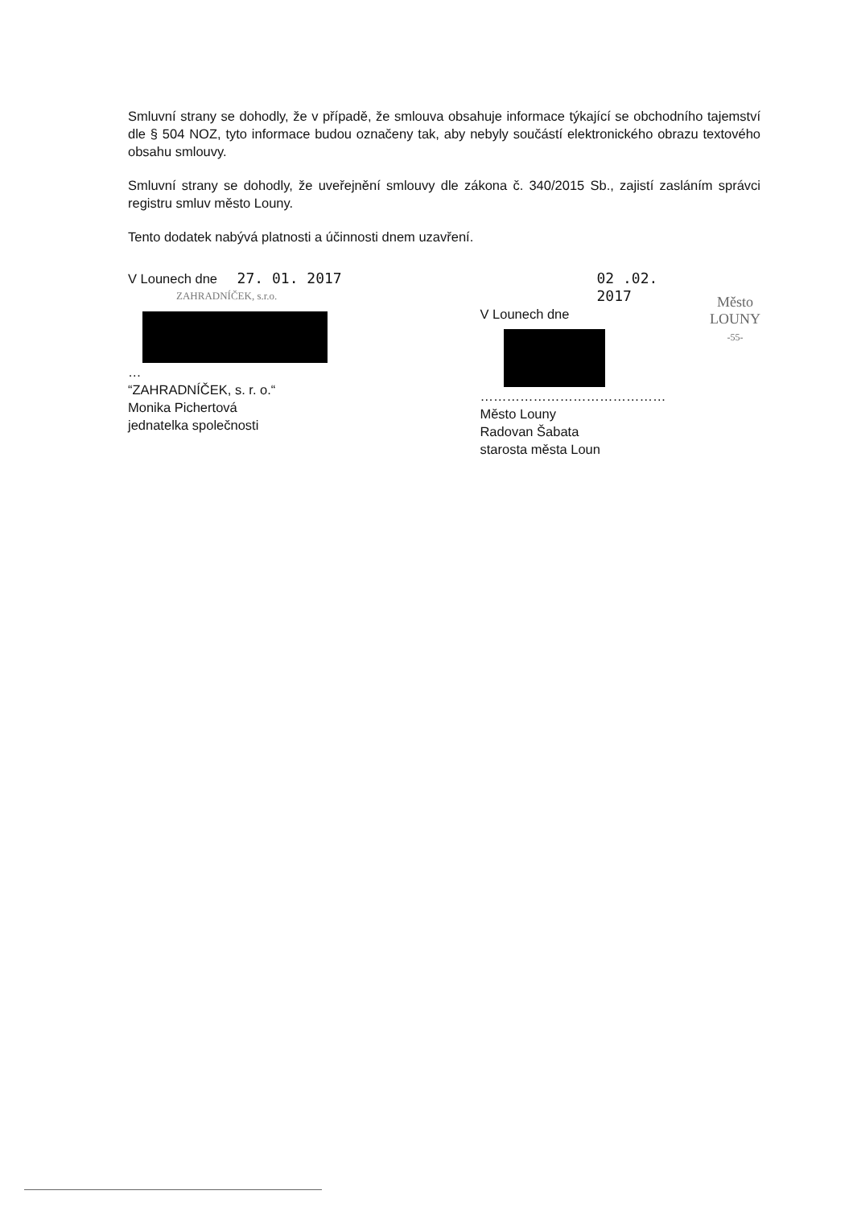Smluvní strany se dohodly, že v případě, že smlouva obsahuje informace týkající se obchodního tajemství dle § 504 NOZ, tyto informace budou označeny tak, aby nebyly součástí elektronického obrazu textového obsahu smlouvy.
Smluvní strany se dohodly, že uveřejnění smlouvy dle zákona č. 340/2015 Sb., zajistí zasláním správci registru smluv město Louny.
Tento dodatek nabývá platnosti a účinnosti dnem uzavření.
V Lounech dne 27. 01. 2017
ZAHRADNÍČEK, s.r.o.
…
“ZAHRADNÍČEK, s. r. o.“
Monika Pichertová
jednatelka společnosti
02 .02. 2017
V Lounech dne
……………………………………
Město Louny
Radovan Šabata
starosta města Loun
Město
LOUNY
-55-